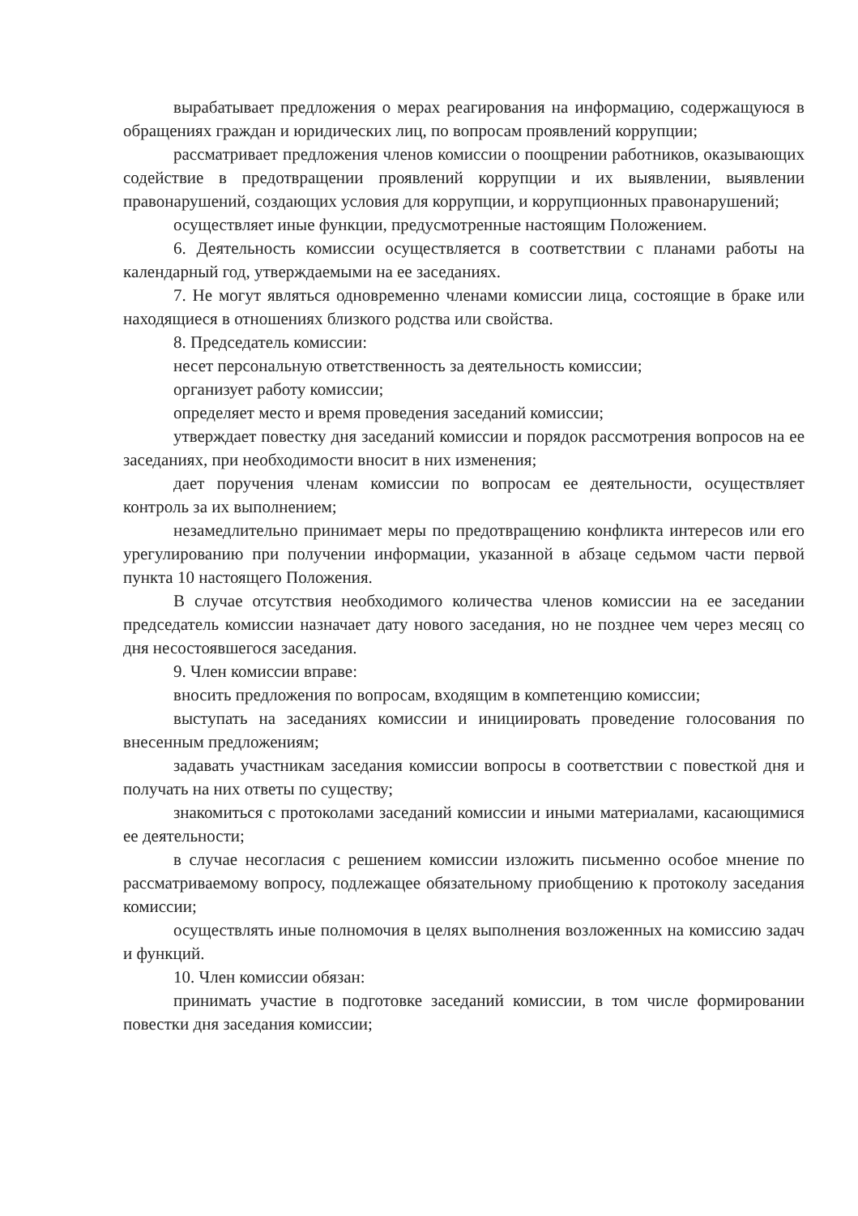вырабатывает предложения о мерах реагирования на информацию, содержащуюся в обращениях граждан и юридических лиц, по вопросам проявлений коррупции;
рассматривает предложения членов комиссии о поощрении работников, оказывающих содействие в предотвращении проявлений коррупции и их выявлении, выявлении правонарушений, создающих условия для коррупции, и коррупционных правонарушений;
осуществляет иные функции, предусмотренные настоящим Положением.
6. Деятельность комиссии осуществляется в соответствии с планами работы на календарный год, утверждаемыми на ее заседаниях.
7. Не могут являться одновременно членами комиссии лица, состоящие в браке или находящиеся в отношениях близкого родства или свойства.
8. Председатель комиссии:
несет персональную ответственность за деятельность комиссии;
организует работу комиссии;
определяет место и время проведения заседаний комиссии;
утверждает повестку дня заседаний комиссии и порядок рассмотрения вопросов на ее заседаниях, при необходимости вносит в них изменения;
дает поручения членам комиссии по вопросам ее деятельности, осуществляет контроль за их выполнением;
незамедлительно принимает меры по предотвращению конфликта интересов или его урегулированию при получении информации, указанной в абзаце седьмом части первой пункта 10 настоящего Положения.
В случае отсутствия необходимого количества членов комиссии на ее заседании председатель комиссии назначает дату нового заседания, но не позднее чем через месяц со дня несостоявшегося заседания.
9. Член комиссии вправе:
вносить предложения по вопросам, входящим в компетенцию комиссии;
выступать на заседаниях комиссии и инициировать проведение голосования по внесенным предложениям;
задавать участникам заседания комиссии вопросы в соответствии с повесткой дня и получать на них ответы по существу;
знакомиться с протоколами заседаний комиссии и иными материалами, касающимися ее деятельности;
в случае несогласия с решением комиссии изложить письменно особое мнение по рассматриваемому вопросу, подлежащее обязательному приобщению к протоколу заседания комиссии;
осуществлять иные полномочия в целях выполнения возложенных на комиссию задач и функций.
10. Член комиссии обязан:
принимать участие в подготовке заседаний комиссии, в том числе формировании повестки дня заседания комиссии;